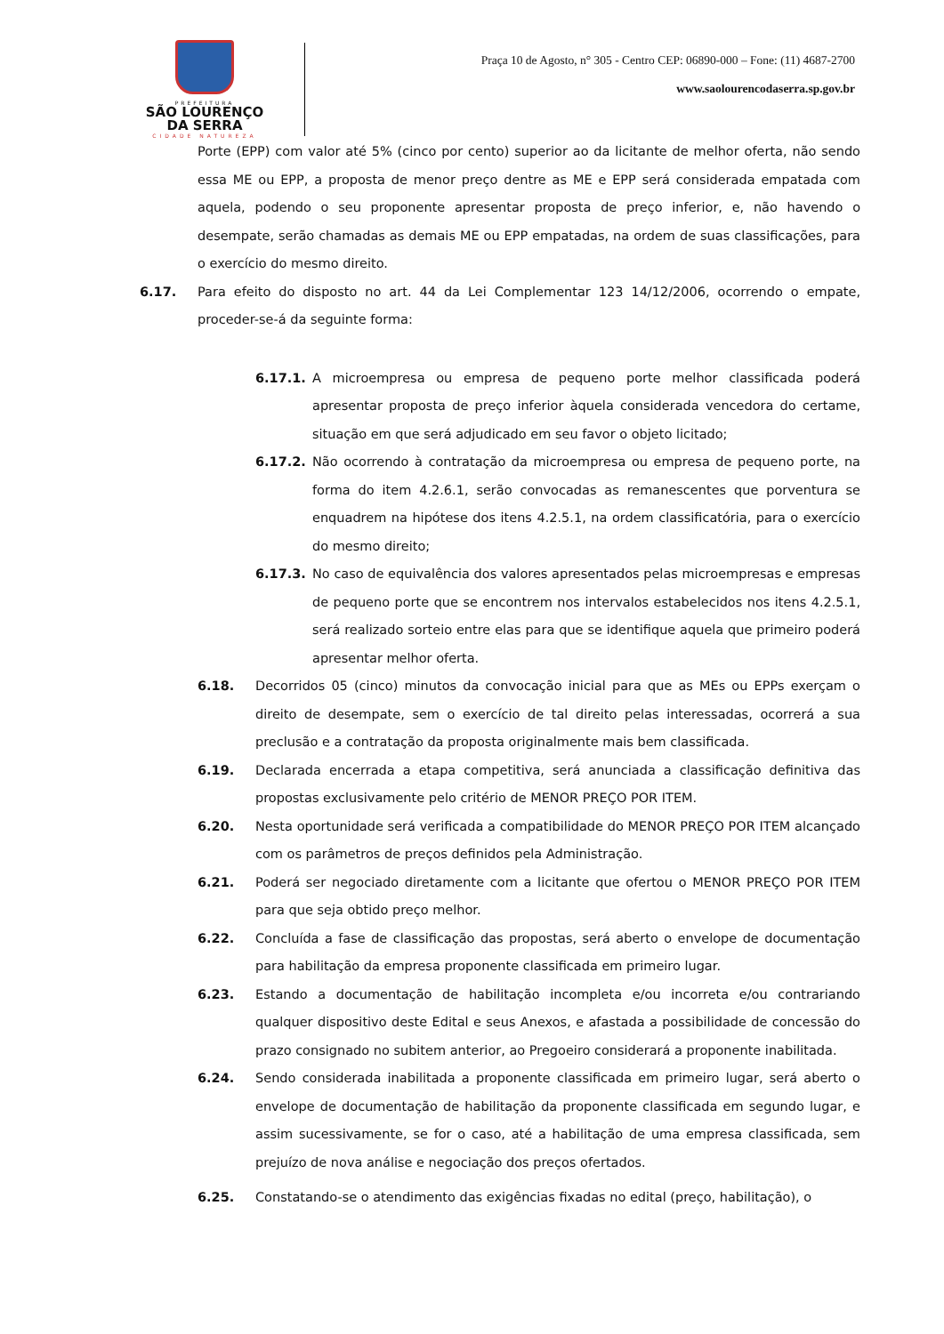PREFEITURA
SÃO LOURENÇO
DA SERRA
CIDADE NATUREZA
Praça 10 de Agosto, n° 305 - Centro CEP: 06890-000 – Fone: (11) 4687-2700
www.saolourencodaserra.sp.gov.br
Porte (EPP) com valor até 5% (cinco por cento) superior ao da licitante de melhor oferta, não sendo essa ME ou EPP, a proposta de menor preço dentre as ME e EPP será considerada empatada com aquela, podendo o seu proponente apresentar proposta de preço inferior, e, não havendo o desempate, serão chamadas as demais ME ou EPP empatadas, na ordem de suas classificações, para o exercício do mesmo direito.
6.17. Para efeito do disposto no art. 44 da Lei Complementar 123 14/12/2006, ocorrendo o empate, proceder-se-á da seguinte forma:
6.17.1. A microempresa ou empresa de pequeno porte melhor classificada poderá apresentar proposta de preço inferior àquela considerada vencedora do certame, situação em que será adjudicado em seu favor o objeto licitado;
6.17.2. Não ocorrendo à contratação da microempresa ou empresa de pequeno porte, na forma do item 4.2.6.1, serão convocadas as remanescentes que porventura se enquadrem na hipótese dos itens 4.2.5.1, na ordem classificatória, para o exercício do mesmo direito;
6.17.3. No caso de equivalência dos valores apresentados pelas microempresas e empresas de pequeno porte que se encontrem nos intervalos estabelecidos nos itens 4.2.5.1, será realizado sorteio entre elas para que se identifique aquela que primeiro poderá apresentar melhor oferta.
6.18. Decorridos 05 (cinco) minutos da convocação inicial para que as MEs ou EPPs exerçam o direito de desempate, sem o exercício de tal direito pelas interessadas, ocorrerá a sua preclusão e a contratação da proposta originalmente mais bem classificada.
6.19. Declarada encerrada a etapa competitiva, será anunciada a classificação definitiva das propostas exclusivamente pelo critério de MENOR PREÇO POR ITEM.
6.20. Nesta oportunidade será verificada a compatibilidade do MENOR PREÇO POR ITEM alcançado com os parâmetros de preços definidos pela Administração.
6.21. Poderá ser negociado diretamente com a licitante que ofertou o MENOR PREÇO POR ITEM para que seja obtido preço melhor.
6.22. Concluída a fase de classificação das propostas, será aberto o envelope de documentação para habilitação da empresa proponente classificada em primeiro lugar.
6.23. Estando a documentação de habilitação incompleta e/ou incorreta e/ou contrariando qualquer dispositivo deste Edital e seus Anexos, e afastada a possibilidade de concessão do prazo consignado no subitem anterior, ao Pregoeiro considerará a proponente inabilitada.
6.24. Sendo considerada inabilitada a proponente classificada em primeiro lugar, será aberto o envelope de documentação de habilitação da proponente classificada em segundo lugar, e assim sucessivamente, se for o caso, até a habilitação de uma empresa classificada, sem prejuízo de nova análise e negociação dos preços ofertados.
6.25. Constatando-se o atendimento das exigências fixadas no edital (preço, habilitação), o